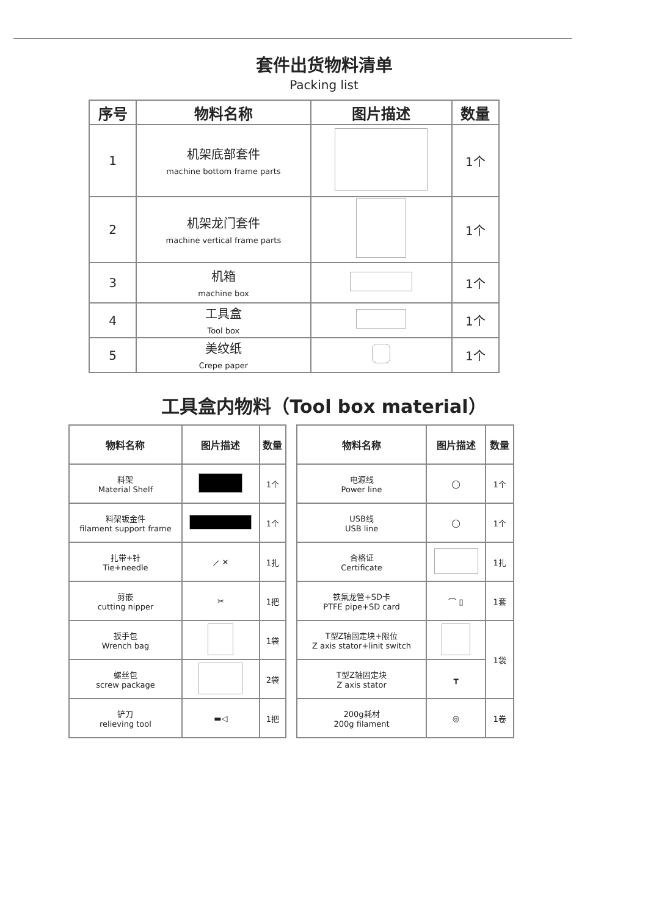套件出货物料清单
Packing list
| 序号 | 物料名称 | 图片描述 | 数量 |
| --- | --- | --- | --- |
| 1 | 机架底部套件 machine bottom frame parts | | 1个 |
| 2 | 机架龙门套件 machine vertical frame parts | | 1个 |
| 3 | 机箱 machine box | | 1个 |
| 4 | 工具盒 Tool box | | 1个 |
| 5 | 美纹纸 Crepe paper | | 1个 |
工具盒内物料（Tool box material）
| 物料名称 | 图片描述 | 数量 |
| --- | --- | --- |
| 料架 Material Shelf | | 1个 |
| 料架钣金件 filament support frame | | 1个 |
| 扎带+针 Tie+needle | ⟋ ✕ | 1扎 |
| 剪嵌 cutting nipper | ✂ | 1把 |
| 扳手包 Wrench bag | | 1袋 |
| 螺丝包 screw package | | 2袋 |
| 铲刀 relieving tool | ▬◁ | 1把 |
| 物料名称 | 图片描述 | 数量 |
| --- | --- | --- |
| 电源线 Power line | ◯ | 1个 |
| USB线 USB line | ◯ | 1个 |
| 合格证 Certificate | | 1扎 |
| 铁氟龙管+SD卡 PTFE pipe+SD card | ⌒ ▯ | 1套 |
| T型Z轴固定块+限位 Z axis stator+linit switch | | 1袋 |
| T型Z轴固定块 Z axis stator | ┳ | |
| 200g耗材 200g filament | ◎ | 1卷 |